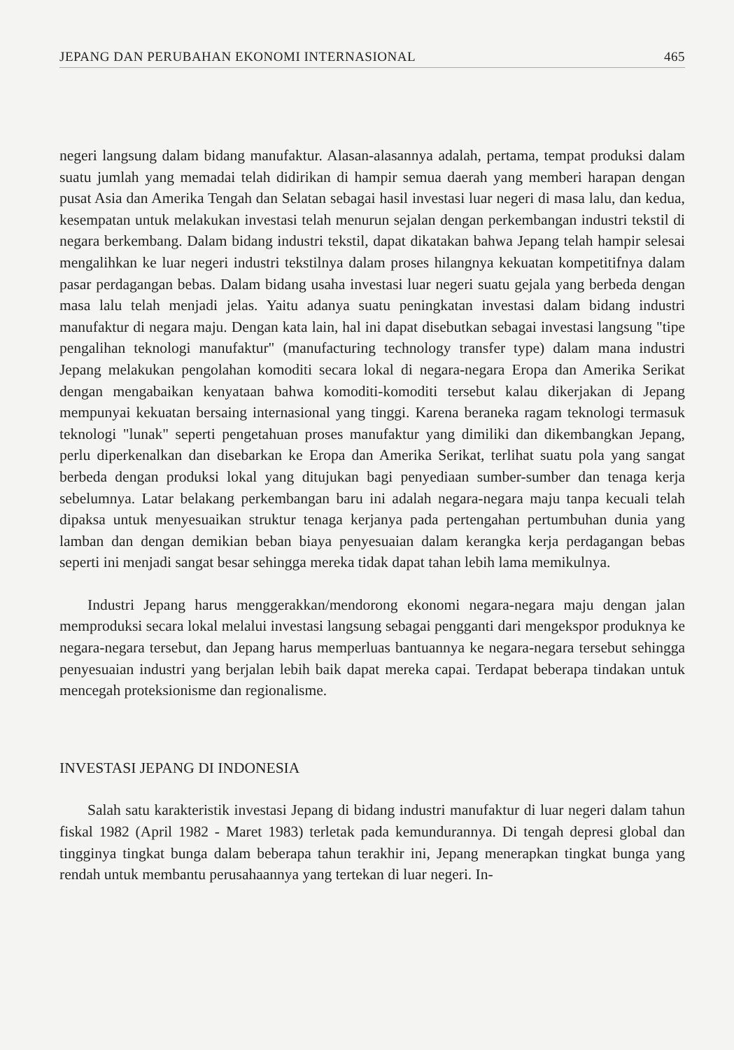JEPANG DAN PERUBAHAN EKONOMI INTERNASIONAL 465
negeri langsung dalam bidang manufaktur. Alasan-alasannya adalah, pertama, tempat produksi dalam suatu jumlah yang memadai telah didirikan di hampir semua daerah yang memberi harapan dengan pusat Asia dan Amerika Tengah dan Selatan sebagai hasil investasi luar negeri di masa lalu, dan kedua, kesempatan untuk melakukan investasi telah menurun sejalan dengan perkembangan industri tekstil di negara berkembang. Dalam bidang industri tekstil, dapat dikatakan bahwa Jepang telah hampir selesai mengalihkan ke luar negeri industri tekstilnya dalam proses hilangnya kekuatan kompetitifnya dalam pasar perdagangan bebas. Dalam bidang usaha investasi luar negeri suatu gejala yang berbeda dengan masa lalu telah menjadi jelas. Yaitu adanya suatu peningkatan investasi dalam bidang industri manufaktur di negara maju. Dengan kata lain, hal ini dapat disebutkan sebagai investasi langsung "tipe pengalihan teknologi manufaktur" (manufacturing technology transfer type) dalam mana industri Jepang melakukan pengolahan komoditi secara lokal di negara-negara Eropa dan Amerika Serikat dengan mengabaikan kenyataan bahwa komoditi-komoditi tersebut kalau dikerjakan di Jepang mempunyai kekuatan bersaing internasional yang tinggi. Karena beraneka ragam teknologi termasuk teknologi "lunak" seperti pengetahuan proses manufaktur yang dimiliki dan dikembangkan Jepang, perlu diperkenalkan dan disebarkan ke Eropa dan Amerika Serikat, terlihat suatu pola yang sangat berbeda dengan produksi lokal yang ditujukan bagi penyediaan sumber-sumber dan tenaga kerja sebelumnya. Latar belakang perkembangan baru ini adalah negara-negara maju tanpa kecuali telah dipaksa untuk menyesuaikan struktur tenaga kerjanya pada pertengahan pertumbuhan dunia yang lamban dan dengan demikian beban biaya penyesuaian dalam kerangka kerja perdagangan bebas seperti ini menjadi sangat besar sehingga mereka tidak dapat tahan lebih lama memikulnya.
Industri Jepang harus menggerakkan/mendorong ekonomi negara-negara maju dengan jalan memproduksi secara lokal melalui investasi langsung sebagai pengganti dari mengekspor produknya ke negara-negara tersebut, dan Jepang harus memperluas bantuannya ke negara-negara tersebut sehingga penyesuaian industri yang berjalan lebih baik dapat mereka capai. Terdapat beberapa tindakan untuk mencegah proteksionisme dan regionalisme.
INVESTASI JEPANG DI INDONESIA
Salah satu karakteristik investasi Jepang di bidang industri manufaktur di luar negeri dalam tahun fiskal 1982 (April 1982 - Maret 1983) terletak pada kemundurannya. Di tengah depresi global dan tingginya tingkat bunga dalam beberapa tahun terakhir ini, Jepang menerapkan tingkat bunga yang rendah untuk membantu perusahaannya yang tertekan di luar negeri. In-